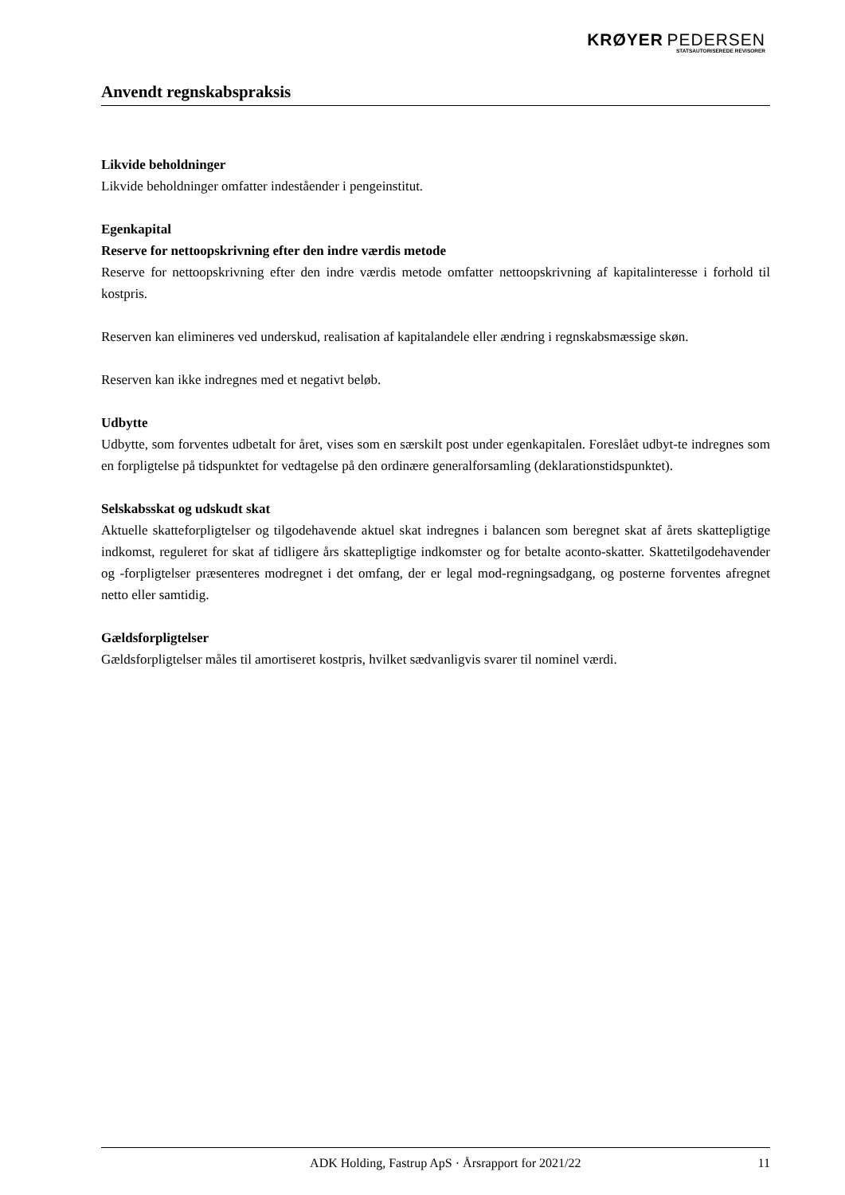KRØYER PEDERSEN
STATSAUTORISEREDE REVISORER
Anvendt regnskabspraksis
Likvide beholdninger
Likvide beholdninger omfatter indeståender i pengeinstitut.
Egenkapital
Reserve for nettoopskrivning efter den indre værdis metode
Reserve for nettoopskrivning efter den indre værdis metode omfatter nettoopskrivning af kapitalinteresse i forhold til kostpris.
Reserven kan elimineres ved underskud, realisation af kapitalandele eller ændring i regnskabsmæssige skøn.
Reserven kan ikke indregnes med et negativt beløb.
Udbytte
Udbytte, som forventes udbetalt for året, vises som en særskilt post under egenkapitalen. Foreslået udbyt-te indregnes som en forpligtelse på tidspunktet for vedtagelse på den ordinære generalforsamling (deklarationstidspunktet).
Selskabsskat og udskudt skat
Aktuelle skatteforpligtelser og tilgodehavende aktuel skat indregnes i balancen som beregnet skat af årets skattepligtige indkomst, reguleret for skat af tidligere års skattepligtige indkomster og for betalte aconto-skatter. Skattetilgodehavender og -forpligtelser præsenteres modregnet i det omfang, der er legal mod-regningsadgang, og posterne forventes afregnet netto eller samtidig.
Gældsforpligtelser
Gældsforpligtelser måles til amortiseret kostpris, hvilket sædvanligvis svarer til nominel værdi.
ADK Holding, Fastrup ApS · Årsrapport for 2021/22 11